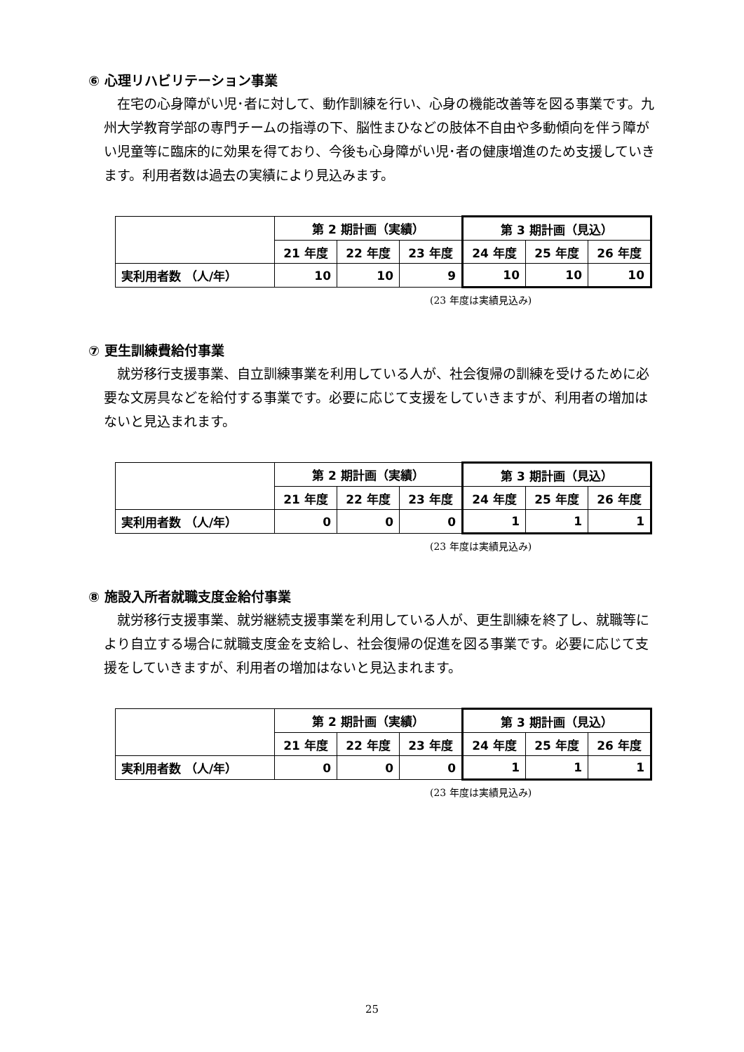⑥ 心理リハビリテーション事業
在宅の心身障がい児･者に対して、動作訓練を行い、心身の機能改善等を図る事業です。九州大学教育学部の専門チームの指導の下、脳性まひなどの肢体不自由や多動傾向を伴う障がい児童等に臨床的に効果を得ており、今後も心身障がい児･者の健康増進のため支援していきます。利用者数は過去の実績により見込みます。
| | 第 2 期計画（実績） | | | 第 3 期計画（見込） | | |
| --- | --- | --- | --- | --- | --- | --- |
| | 21 年度 | 22 年度 | 23 年度 | 24 年度 | 25 年度 | 26 年度 |
| 実利用者数 （人/年） | 10 | 10 | 9 | 10 | 10 | 10 |
(23 年度は実績見込み)
⑦ 更生訓練費給付事業
就労移行支援事業、自立訓練事業を利用している人が、社会復帰の訓練を受けるために必要な文房具などを給付する事業です。必要に応じて支援をしていきますが、利用者の増加はないと見込まれます。
| | 第 2 期計画（実績） | | | 第 3 期計画（見込） | | |
| --- | --- | --- | --- | --- | --- | --- |
| | 21 年度 | 22 年度 | 23 年度 | 24 年度 | 25 年度 | 26 年度 |
| 実利用者数 （人/年） | 0 | 0 | 0 | 1 | 1 | 1 |
(23 年度は実績見込み)
⑧ 施設入所者就職支度金給付事業
就労移行支援事業、就労継続支援事業を利用している人が、更生訓練を終了し、就職等により自立する場合に就職支度金を支給し、社会復帰の促進を図る事業です。必要に応じて支援をしていきますが、利用者の増加はないと見込まれます。
| | 第 2 期計画（実績） | | | 第 3 期計画（見込） | | |
| --- | --- | --- | --- | --- | --- | --- |
| | 21 年度 | 22 年度 | 23 年度 | 24 年度 | 25 年度 | 26 年度 |
| 実利用者数 （人/年） | 0 | 0 | 0 | 1 | 1 | 1 |
(23 年度は実績見込み)
25